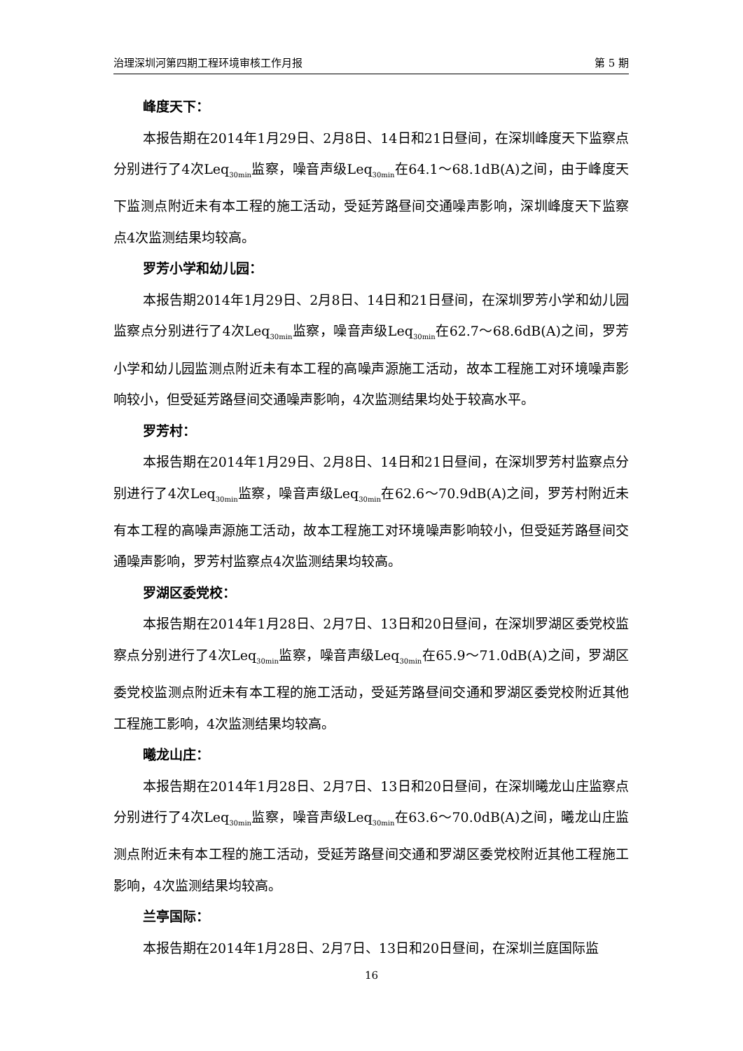治理深圳河第四期工程环境审核工作月报 第 5 期
峰度天下：
本报告期在2014年1月29日、2月8日、14日和21日昼间，在深圳峰度天下监察点分别进行了4次Leq<sub>30min</sub>监察，噪音声级Leq<sub>30min</sub>在64.1～68.1dB(A)之间，由于峰度天下监测点附近未有本工程的施工活动，受延芳路昼间交通噪声影响，深圳峰度天下监察点4次监测结果均较高。
罗芳小学和幼儿园：
本报告期2014年1月29日、2月8日、14日和21日昼间，在深圳罗芳小学和幼儿园监察点分别进行了4次Leq<sub>30min</sub>监察，噪音声级Leq<sub>30min</sub>在62.7～68.6dB(A)之间，罗芳小学和幼儿园监测点附近未有本工程的高噪声源施工活动，故本工程施工对环境噪声影响较小，但受延芳路昼间交通噪声影响，4次监测结果均处于较高水平。
罗芳村：
本报告期在2014年1月29日、2月8日、14日和21日昼间，在深圳罗芳村监察点分别进行了4次Leq<sub>30min</sub>监察，噪音声级Leq<sub>30min</sub>在62.6～70.9dB(A)之间，罗芳村附近未有本工程的高噪声源施工活动，故本工程施工对环境噪声影响较小，但受延芳路昼间交通噪声影响，罗芳村监察点4次监测结果均较高。
罗湖区委党校：
本报告期在2014年1月28日、2月7日、13日和20日昼间，在深圳罗湖区委党校监察点分别进行了4次Leq<sub>30min</sub>监察，噪音声级Leq<sub>30min</sub>在65.9～71.0dB(A)之间，罗湖区委党校监测点附近未有本工程的施工活动，受延芳路昼间交通和罗湖区委党校附近其他工程施工影响，4次监测结果均较高。
曦龙山庄：
本报告期在2014年1月28日、2月7日、13日和20日昼间，在深圳曦龙山庄监察点分别进行了4次Leq<sub>30min</sub>监察，噪音声级Leq<sub>30min</sub>在63.6～70.0dB(A)之间，曦龙山庄监测点附近未有本工程的施工活动，受延芳路昼间交通和罗湖区委党校附近其他工程施工影响，4次监测结果均较高。
兰亭国际：
本报告期在2014年1月28日、2月7日、13日和20日昼间，在深圳兰庭国际监
16